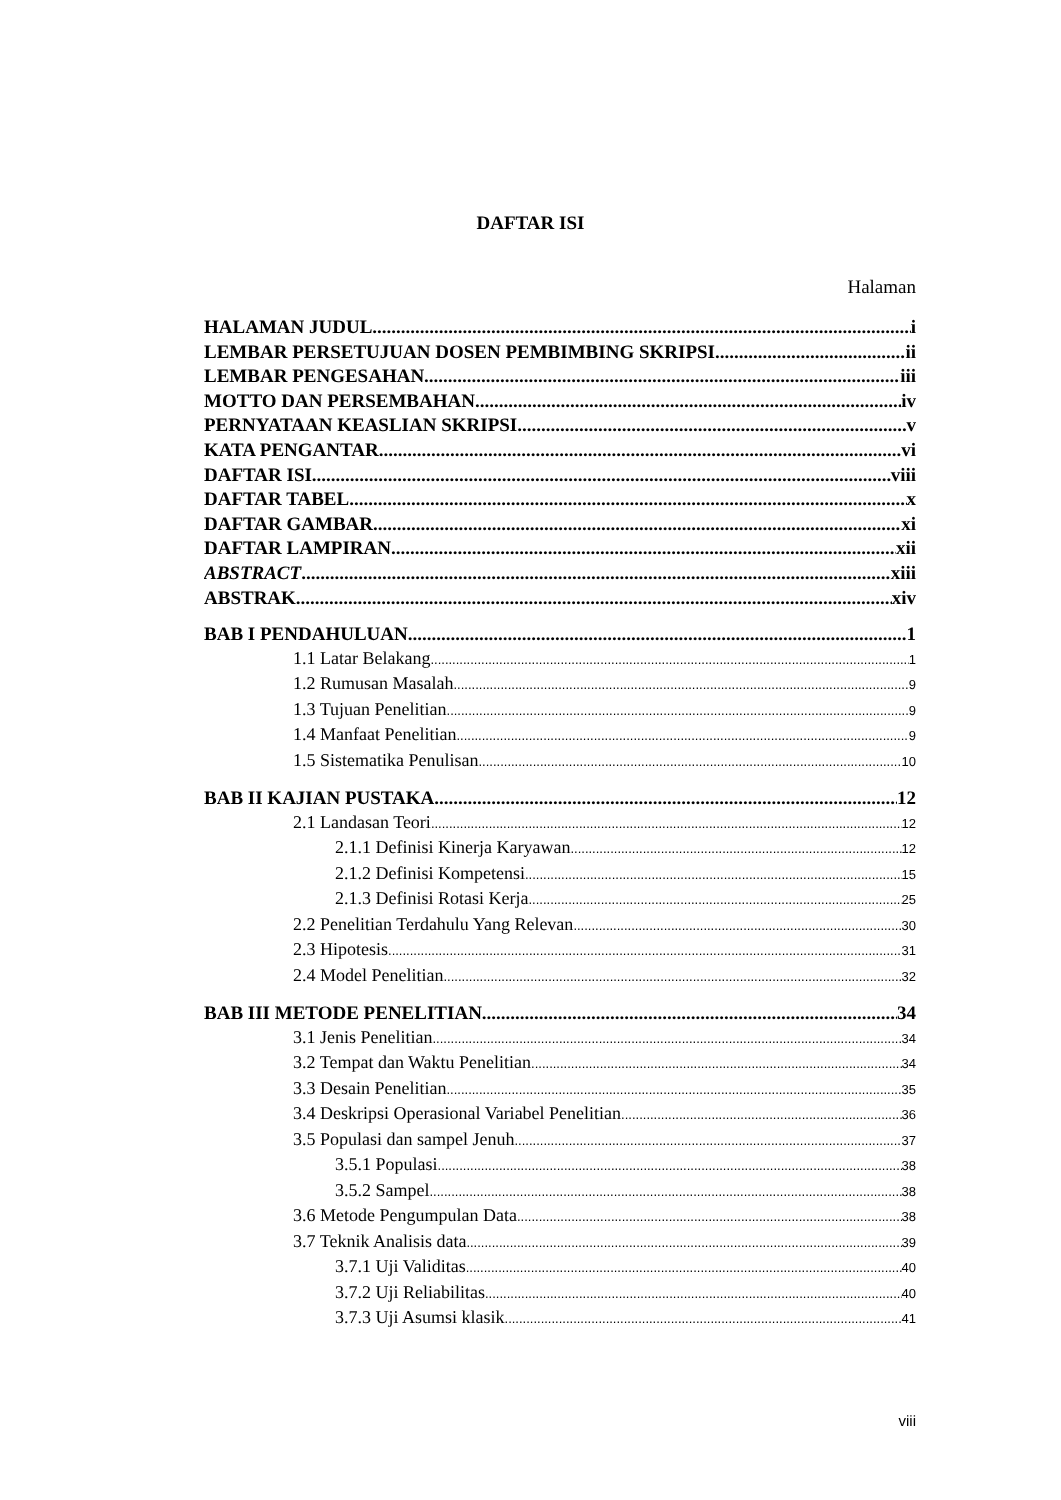DAFTAR ISI
Halaman
HALAMAN JUDUL i
LEMBAR PERSETUJUAN DOSEN PEMBIMBING SKRIPSI ii
LEMBAR PENGESAHAN iii
MOTTO DAN PERSEMBAHAN iv
PERNYATAAN KEASLIAN SKRIPSI v
KATA PENGANTAR vi
DAFTAR ISI viii
DAFTAR TABEL x
DAFTAR GAMBAR xi
DAFTAR LAMPIRAN xii
ABSTRACT xiii
ABSTRAK xiv
BAB I PENDAHULUAN 1
1.1 Latar Belakang 1
1.2 Rumusan Masalah 9
1.3 Tujuan Penelitian 9
1.4 Manfaat Penelitian 9
1.5 Sistematika Penulisan 10
BAB II KAJIAN PUSTAKA 12
2.1 Landasan Teori 12
2.1.1 Definisi Kinerja Karyawan 12
2.1.2 Definisi Kompetensi 15
2.1.3 Definisi Rotasi Kerja 25
2.2 Penelitian Terdahulu Yang Relevan 30
2.3 Hipotesis 31
2.4 Model Penelitian 32
BAB III METODE PENELITIAN 34
3.1 Jenis Penelitian 34
3.2 Tempat dan Waktu Penelitian 34
3.3 Desain Penelitian 35
3.4 Deskripsi Operasional Variabel Penelitian 36
3.5 Populasi dan sampel Jenuh 37
3.5.1 Populasi 38
3.5.2 Sampel 38
3.6 Metode Pengumpulan Data 38
3.7 Teknik Analisis data 39
3.7.1 Uji Validitas 40
3.7.2 Uji Reliabilitas 40
3.7.3 Uji Asumsi klasik 41
viii